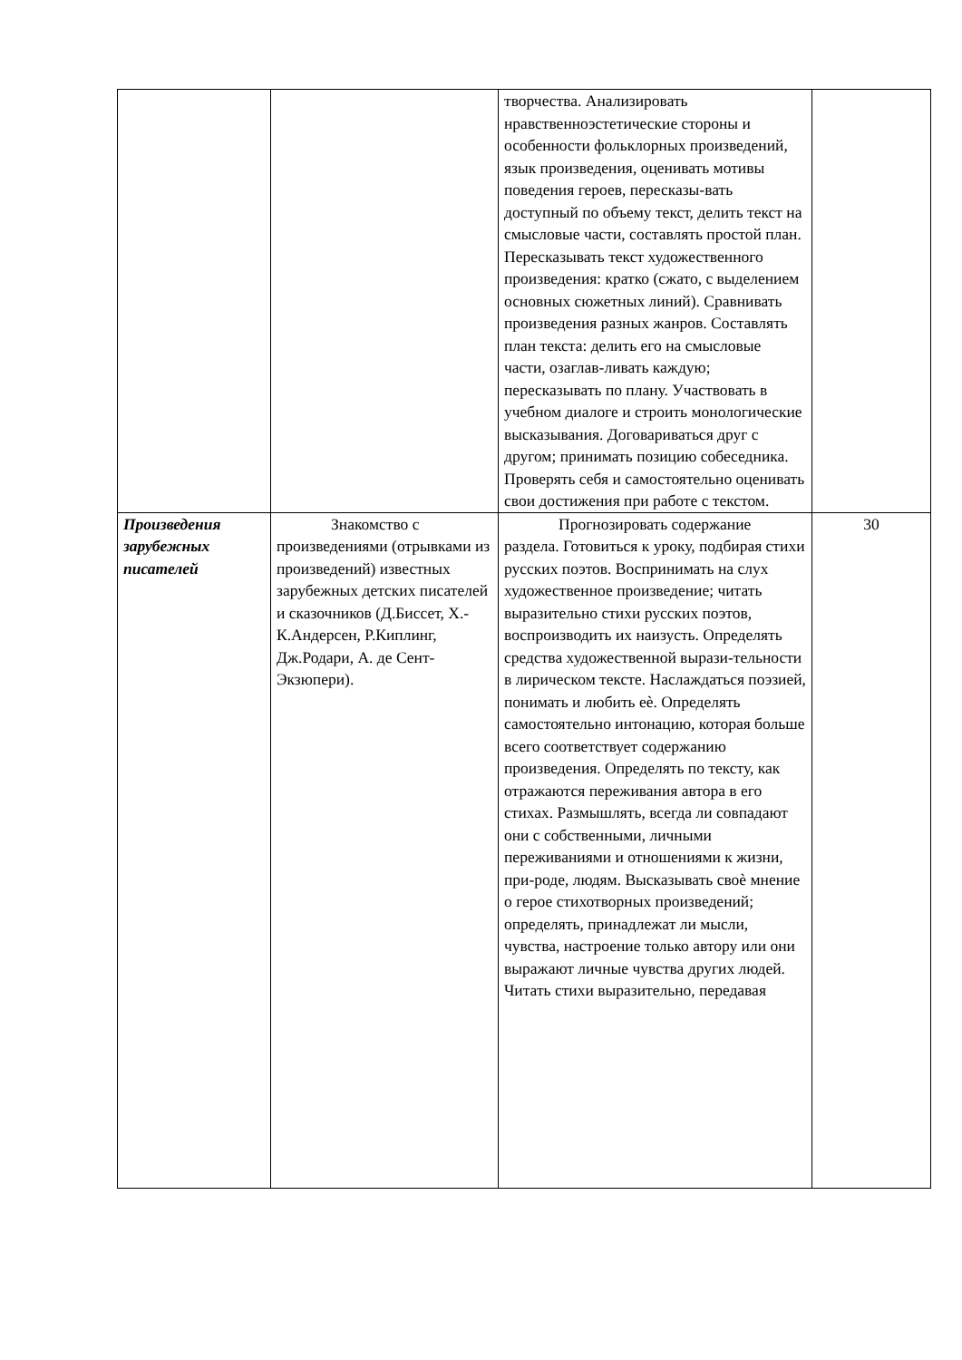| | | творчества. Анализировать нравственноэстетические стороны и особенности фольклорных произведений, язык произведения, оценивать мотивы поведения героев, пересказы-вать доступный по объему текст, делить текст на смысловые части, составлять простой план. Пересказывать текст художественного произведения: кратко (сжато, с выделением основных сюжетных линий). Сравнивать произведения разных жанров. Составлять план текста: делить его на смысловые части, озаглав-ливать каждую; пересказывать по плану. Участвовать в учебном диалоге и строить монологические высказывания. Договариваться друг с другом; принимать позицию собеседника. Проверять себя и самостоятельно оценивать свои достижения при работе с текстом. | |
| Произведения зарубежных писателей | Знакомство с произведениями (отрывками из произведений) известных зарубежных детских писателей и сказочников (Д.Биссет, Х.-К.Андерсен, Р.Киплинг, Дж.Родари, А. де Сент-Экзюпери). | Прогнозировать содержание раздела. Готовиться к уроку, подбирая стихи русских поэтов. Воспринимать на слух художественное произведение; читать выразительно стихи русских поэтов, воспроизводить их наизусть. Определять средства художественной вырази-тельности в лирическом тексте. Наслаждаться поэзией, понимать и любить еѐ. Определять самостоятельно интонацию, которая больше всего соответствует содержанию произведения. Определять по тексту, как отражаются переживания автора в его стихах. Размышлять, всегда ли совпадают они с собственными, личными переживаниями и отношениями к жизни, при-роде, людям. Высказывать своѐ мнение о герое стихотворных произведений; определять, принадлежат ли мысли, чувства, настроение только автору или они выражают личные чувства других людей. Читать стихи выразительно, передавая | 30 |